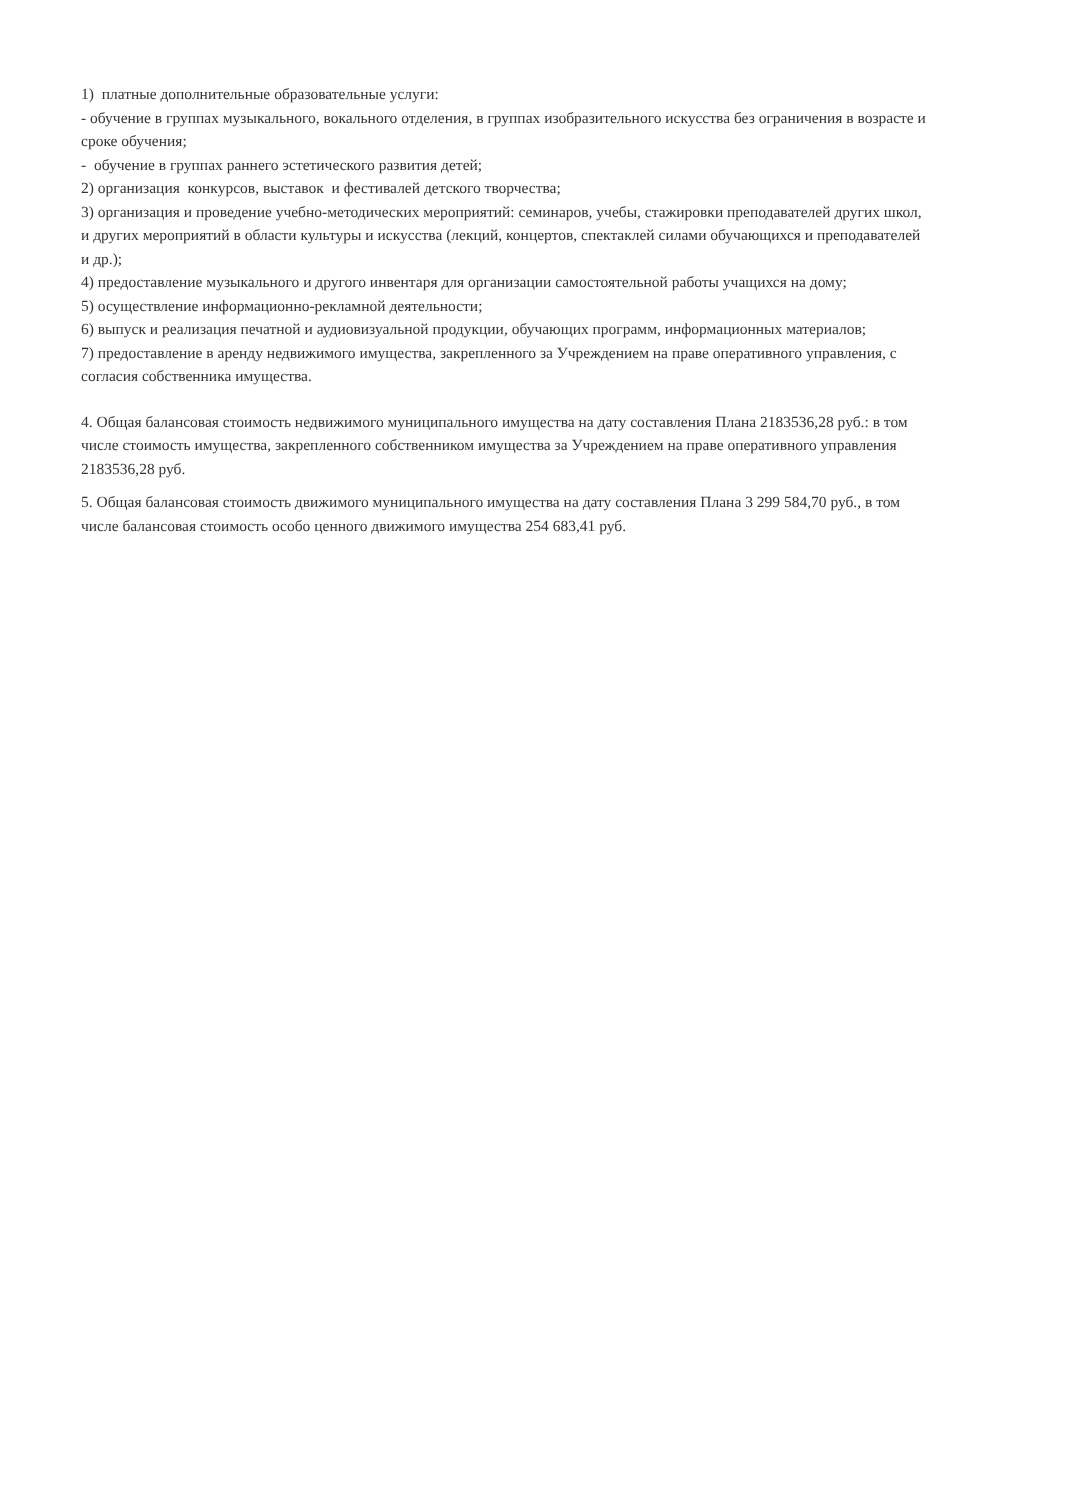1) платные дополнительные образовательные услуги:
- обучение в группах музыкального, вокального отделения, в группах изобразительного искусства без ограничения в возрасте и сроке обучения;
- обучение в группах раннего эстетического развития детей;
2) организация конкурсов, выставок и фестивалей детского творчества;
3) организация и проведение учебно-методических мероприятий: семинаров, учебы, стажировки преподавателей других школ, и других мероприятий в области культуры и искусства (лекций, концертов, спектаклей силами обучающихся и преподавателей и др.);
4) предоставление музыкального и другого инвентаря для организации самостоятельной работы учащихся на дому;
5) осуществление информационно-рекламной деятельности;
6) выпуск и реализация печатной и аудиовизуальной продукции, обучающих программ, информационных материалов;
7) предоставление в аренду недвижимого имущества, закрепленного за Учреждением на праве оперативного управления, с согласия собственника имущества.
4. Общая балансовая стоимость недвижимого муниципального имущества на дату составления Плана 2183536,28 руб.: в том числе стоимость имущества, закрепленного собственником имущества за Учреждением на праве оперативного управления 2183536,28 руб.
5. Общая балансовая стоимость движимого муниципального имущества на дату составления Плана 3 299 584,70 руб., в том числе балансовая стоимость особо ценного движимого имущества 254 683,41 руб.